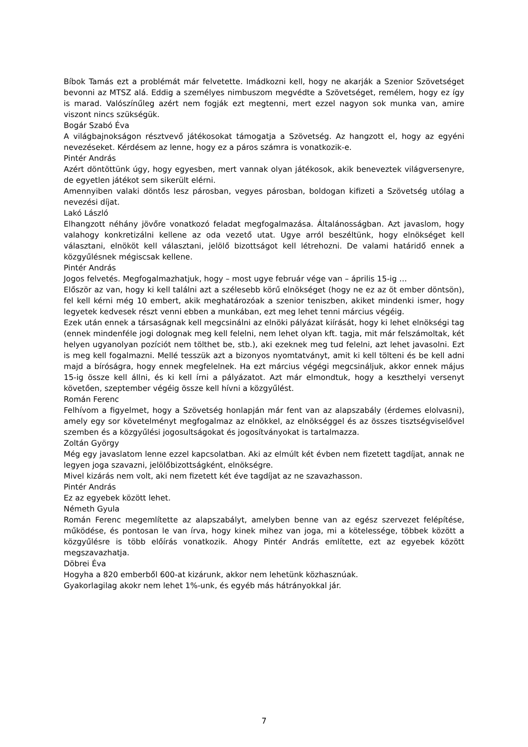Bíbok Tamás ezt a problémát már felvetette. Imádkozni kell, hogy ne akarják a Szenior Szövetséget bevonni az MTSZ alá. Eddig a személyes nimbuszom megvédte a Szövetséget, remélem, hogy ez így is marad. Valószínűleg azért nem fogják ezt megtenni, mert ezzel nagyon sok munka van, amire viszont nincs szükségük.
Bogár Szabó Éva
A világbajnokságon résztvevő játékosokat támogatja a Szövetség. Az hangzott el, hogy az egyéni nevezéseket. Kérdésem az lenne, hogy ez a páros számra is vonatkozik-e.
Pintér András
Azért döntöttünk úgy, hogy egyesben, mert vannak olyan játékosok, akik beneveztek világversenyre, de egyetlen játékot sem sikerült elérni.
Amennyiben valaki döntős lesz párosban, vegyes párosban, boldogan kifizeti a Szövetség utólag a nevezési díjat.
Lakó László
Elhangzott néhány jövőre vonatkozó feladat megfogalmazása. Általánosságban. Azt javaslom, hogy valahogy konkretizálni kellene az oda vezető utat. Ugye arról beszéltünk, hogy elnökséget kell választani, elnököt kell választani, jelölő bizottságot kell létrehozni. De valami határidő ennek a közgyűlésnek mégiscsak kellene.
Pintér András
Jogos felvetés. Megfogalmazhatjuk, hogy – most ugye február vége van – április 15-ig …
Először az van, hogy ki kell találni azt a szélesebb körű elnökséget (hogy ne ez az öt ember döntsön), fel kell kérni még 10 embert, akik meghatározóak a szenior teniszben, akiket mindenki ismer, hogy legyetek kedvesek részt venni ebben a munkában, ezt meg lehet tenni március végéig.
Ezek után ennek a társaságnak kell megcsinálni az elnöki pályázat kiírását, hogy ki lehet elnökségi tag (ennek mindenféle jogi dolognak meg kell felelni, nem lehet olyan kft. tagja, mit már felszámoltak, két helyen ugyanolyan pozíciót nem tölthet be, stb.), aki ezeknek meg tud felelni, azt lehet javasolni. Ezt is meg kell fogalmazni. Mellé tesszük azt a bizonyos nyomtatványt, amit ki kell tölteni és be kell adni majd a bíróságra, hogy ennek megfelelnek. Ha ezt március végégi megcsináljuk, akkor ennek május 15-ig össze kell állni, és ki kell írni a pályázatot. Azt már elmondtuk, hogy a keszthelyi versenyt követően, szeptember végéig össze kell hívni a közgyűlést.
Román Ferenc
Felhívom a figyelmet, hogy a Szövetség honlapján már fent van az alapszabály (érdemes elolvasni), amely egy sor követelményt megfogalmaz az elnökkel, az elnökséggel és az összes tisztségviselővel szemben és a közgyűlési jogosultságokat és jogosítványokat is tartalmazza.
Zoltán György
Még egy javaslatom lenne ezzel kapcsolatban. Aki az elmúlt két évben nem fizetett tagdíjat, annak ne legyen joga szavazni, jelölőbizottságként, elnökségre.
Mivel kizárás nem volt, aki nem fizetett két éve tagdíjat az ne szavazhasson.
Pintér András
Ez az egyebek között lehet.
Németh Gyula
Román Ferenc megemlítette az alapszabályt, amelyben benne van az egész szervezet felépítése, működése, és pontosan le van írva, hogy kinek mihez van joga, mi a kötelessége, többek között a közgyűlésre is több előírás vonatkozik. Ahogy Pintér András említette, ezt az egyebek között megszavazhatja.
Döbrei Éva
Hogyha a 820 emberből 600-at kizárunk, akkor nem lehetünk közhasznúak.
Gyakorlagilag akokr nem lehet 1%-unk, és egyéb más hátrányokkal jár.
7